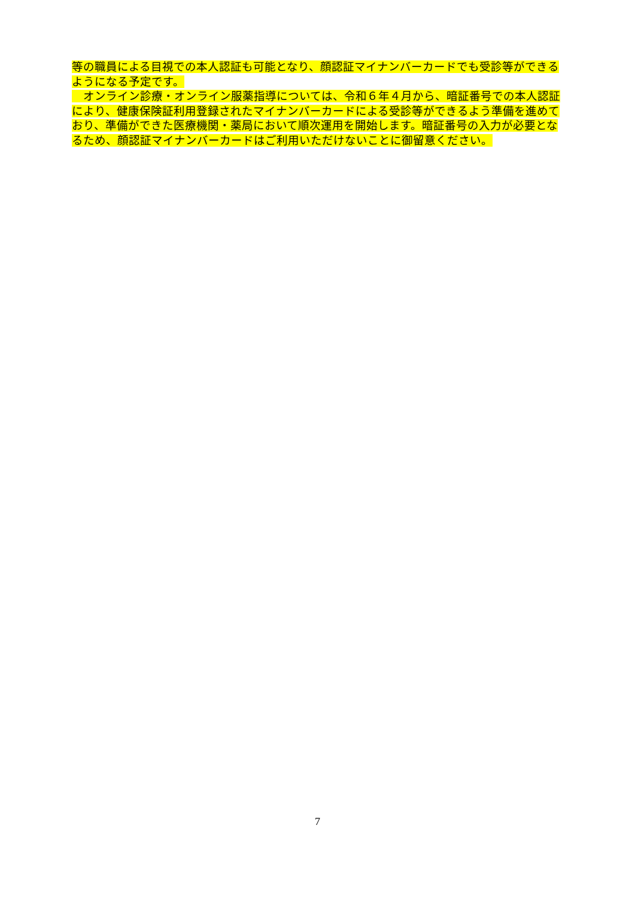等の職員による目視での本人認証も可能となり、顔認証マイナンバーカードでも受診等ができるようになる予定です。
　オンライン診療・オンライン服薬指導については、令和６年４月から、暗証番号での本人認証により、健康保険証利用登録されたマイナンバーカードによる受診等ができるよう準備を進めており、準備ができた医療機関・薬局において順次運用を開始します。暗証番号の入力が必要となるため、顔認証マイナンバーカードはご利用いただけないことに御留意ください。
7